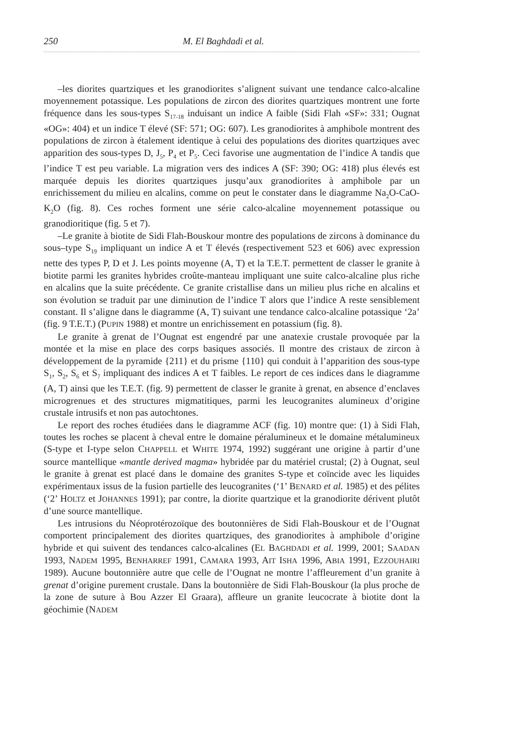250 M. El Baghdadi et al.
–les diorites quartziques et les granodiorites s’alignent suivant une tendance calco-alcaline moyennement potassique. Les populations de zircon des diorites quartziques montrent une forte fréquence dans les sous-types S<sub>17-18</sub> induisant un indice A faible (Sidi Flah «SF»: 331; Ougnat «OG»: 404) et un indice T élevé (SF: 571; OG: 607). Les granodiorites à amphibole montrent des populations de zircon à étalement identique à celui des populations des diorites quartziques avec apparition des sous-types D, J<sub>5</sub>, P<sub>4</sub> et P<sub>5</sub>. Ceci favorise une augmentation de l’indice A tandis que l’indice T est peu variable. La migration vers des indices A (SF: 390; OG: 418) plus élevés est marquée depuis les diorites quartziques jusqu’aux granodiorites à amphibole par un enrichissement du milieu en alcalins, comme on peut le constater dans le diagramme Na<sub>2</sub>O-CaO-K<sub>2</sub>O (fig. 8). Ces roches forment une série calco-alcaline moyennement potassique ou granodioritique (fig. 5 et 7).
–Le granite à biotite de Sidi Flah-Bouskour montre des populations de zircons à dominance du sous–type S<sub>19</sub> impliquant un indice A et T élevés (respectivement 523 et 606) avec expression nette des types P, D et J. Les points moyenne (A, T) et la T.E.T. permettent de classer le granite à biotite parmi les granites hybrides croûte-manteau impliquant une suite calco-alcaline plus riche en alcalins que la suite précédente. Ce granite cristallise dans un milieu plus riche en alcalins et son évolution se traduit par une diminution de l’indice T alors que l’indice A reste sensiblement constant. Il s’aligne dans le diagramme (A, T) suivant une tendance calco-alcaline potassique ‘2a’ (fig. 9 T.E.T.) (PUPIN 1988) et montre un enrichissement en potassium (fig. 8).
Le granite à grenat de l’Ougnat est engendré par une anatexie crustale provoquée par la montée et la mise en place des corps basiques associés. Il montre des cristaux de zircon à développement de la pyramide {211} et du prisme {110} qui conduit à l’apparition des sous-type S<sub>1</sub>, S<sub>2</sub>, S<sub>6</sub> et S<sub>7</sub> impliquant des indices A et T faibles. Le report de ces indices dans le diagramme (A, T) ainsi que les T.E.T. (fig. 9) permettent de classer le granite à grenat, en absence d’enclaves microgrenues et des structures migmatitiques, parmi les leucogranites alumineux d’origine crustale intrusifs et non pas autochtones.
Le report des roches étudiées dans le diagramme ACF (fig. 10) montre que: (1) à Sidi Flah, toutes les roches se placent à cheval entre le domaine péralumineux et le domaine métalumineux (S-type et I-type selon CHAPPELL et WHITE 1974, 1992) suggérant une origine à partir d’une source mantellique «mantle derived magma» hybridée par du matériel crustal; (2) à Ougnat, seul le granite à grenat est placé dans le domaine des granites S-type et coïncide avec les liquides expérimentaux issus de la fusion partielle des leucogranites (‘1’ BENARD et al. 1985) et des pélites (‘2’ HOLTZ et JOHANNES 1991); par contre, la diorite quartzique et la granodiorite dérivent plutôt d’une source mantellique.
Les intrusions du Néoprotérozoïque des boutonnières de Sidi Flah-Bouskour et de l’Ougnat comportent principalement des diorites quartziques, des granodiorites à amphibole d’origine hybride et qui suivent des tendances calco-alcalines (EL BAGHDADI et al. 1999, 2001; SAADAN 1993, NADEM 1995, BENHARREF 1991, CAMARA 1993, AIT ISHA 1996, ABIA 1991, EZZOUHAIRI 1989). Aucune boutonnière autre que celle de l’Ougnat ne montre l’affleurement d’un granite à grenat d’origine purement crustale. Dans la boutonnière de Sidi Flah-Bouskour (la plus proche de la zone de suture à Bou Azzer El Graara), affleure un granite leucocrate à biotite dont la géochimie (NADEM